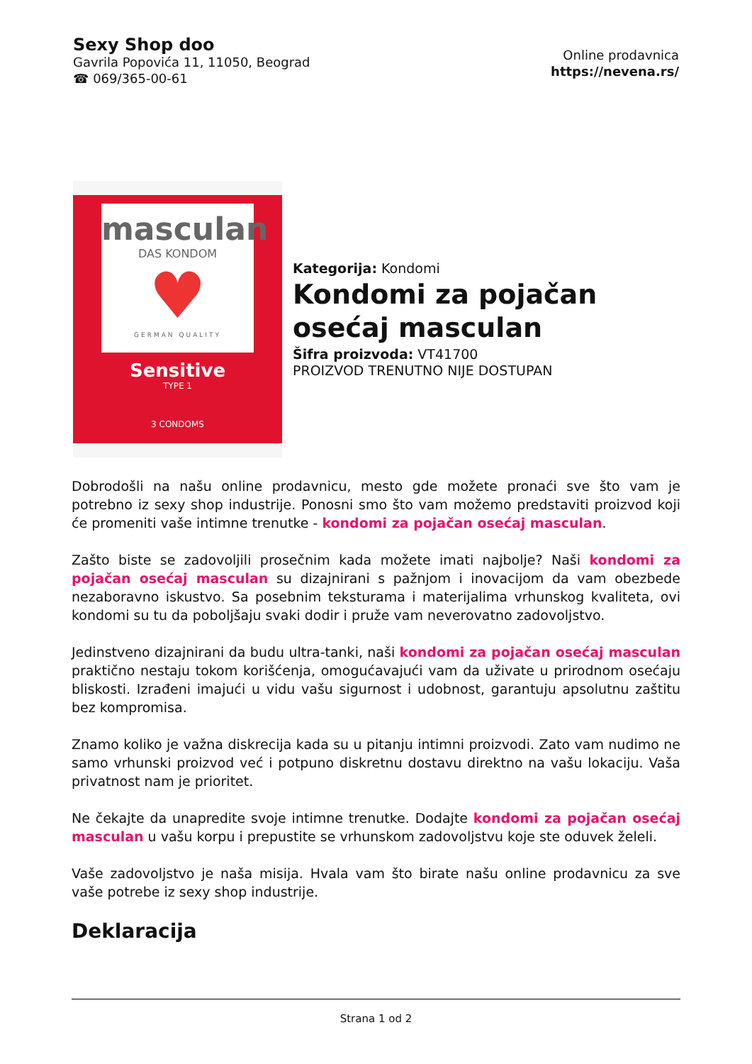Sexy Shop doo
Gavrila Popovića 11, 11050, Beograd
☎ 069/365-00-61
Online prodavnica
https://nevena.rs/
masculan
DAS KONDOM
♥
GERMAN QUALITY
Sensitive
TYPE 1
3 CONDOMS
Kategorija: Kondomi
Kondomi za pojačan osećaj masculan
Šifra proizvoda: VT41700
PROIZVOD TRENUTNO NIJE DOSTUPAN
Dobrodošli na našu online prodavnicu, mesto gde možete pronaći sve što vam je potrebno iz sexy shop industrije. Ponosni smo što vam možemo predstaviti proizvod koji će promeniti vaše intimne trenutke - kondomi za pojačan osećaj masculan.
Zašto biste se zadovoljili prosečnim kada možete imati najbolje? Naši kondomi za pojačan osećaj masculan su dizajnirani s pažnjom i inovacijom da vam obezbede nezaboravno iskustvo. Sa posebnim teksturama i materijalima vrhunskog kvaliteta, ovi kondomi su tu da poboljšaju svaki dodir i pruže vam neverovatno zadovoljstvo.
Jedinstveno dizajnirani da budu ultra-tanki, naši kondomi za pojačan osećaj masculan praktično nestaju tokom korišćenja, omogućavajući vam da uživate u prirodnom osećaju bliskosti. Izrađeni imajući u vidu vašu sigurnost i udobnost, garantuju apsolutnu zaštitu bez kompromisa.
Znamo koliko je važna diskrecija kada su u pitanju intimni proizvodi. Zato vam nudimo ne samo vrhunski proizvod već i potpuno diskretnu dostavu direktno na vašu lokaciju. Vaša privatnost nam je prioritet.
Ne čekajte da unapredite svoje intimne trenutke. Dodajte kondomi za pojačan osećaj masculan u vašu korpu i prepustite se vrhunskom zadovoljstvu koje ste oduvek želeli.
Vaše zadovoljstvo je naša misija. Hvala vam što birate našu online prodavnicu za sve vaše potrebe iz sexy shop industrije.
Deklaracija
Strana 1 od 2